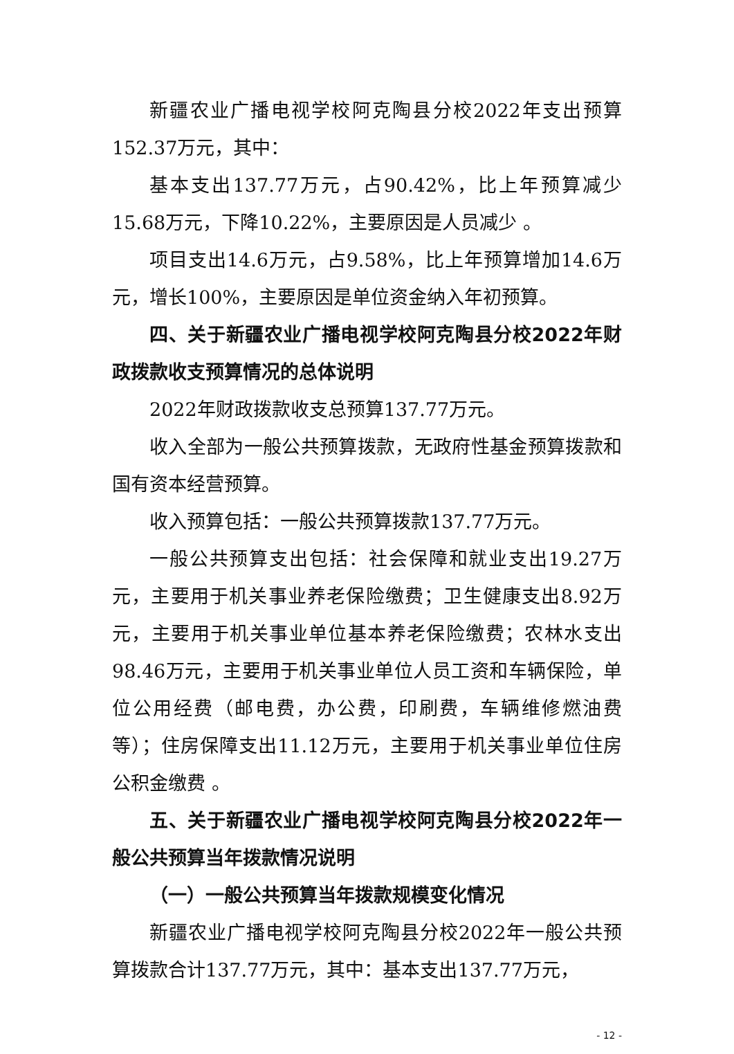新疆农业广播电视学校阿克陶县分校2022年支出预算152.37万元，其中：
基本支出137.77万元，占90.42%，比上年预算减少15.68万元，下降10.22%，主要原因是人员减少 。
项目支出14.6万元，占9.58%，比上年预算增加14.6万元，增长100%，主要原因是单位资金纳入年初预算。
四、关于新疆农业广播电视学校阿克陶县分校2022年财政拨款收支预算情况的总体说明
2022年财政拨款收支总预算137.77万元。
收入全部为一般公共预算拨款，无政府性基金预算拨款和国有资本经营预算。
收入预算包括：一般公共预算拨款137.77万元。
一般公共预算支出包括：社会保障和就业支出19.27万元，主要用于机关事业养老保险缴费；卫生健康支出8.92万元，主要用于机关事业单位基本养老保险缴费；农林水支出98.46万元，主要用于机关事业单位人员工资和车辆保险，单位公用经费（邮电费，办公费，印刷费，车辆维修燃油费等）；住房保障支出11.12万元，主要用于机关事业单位住房公积金缴费 。
五、关于新疆农业广播电视学校阿克陶县分校2022年一般公共预算当年拨款情况说明
（一）一般公共预算当年拨款规模变化情况
新疆农业广播电视学校阿克陶县分校2022年一般公共预算拨款合计137.77万元，其中：基本支出137.77万元，
- 12 -